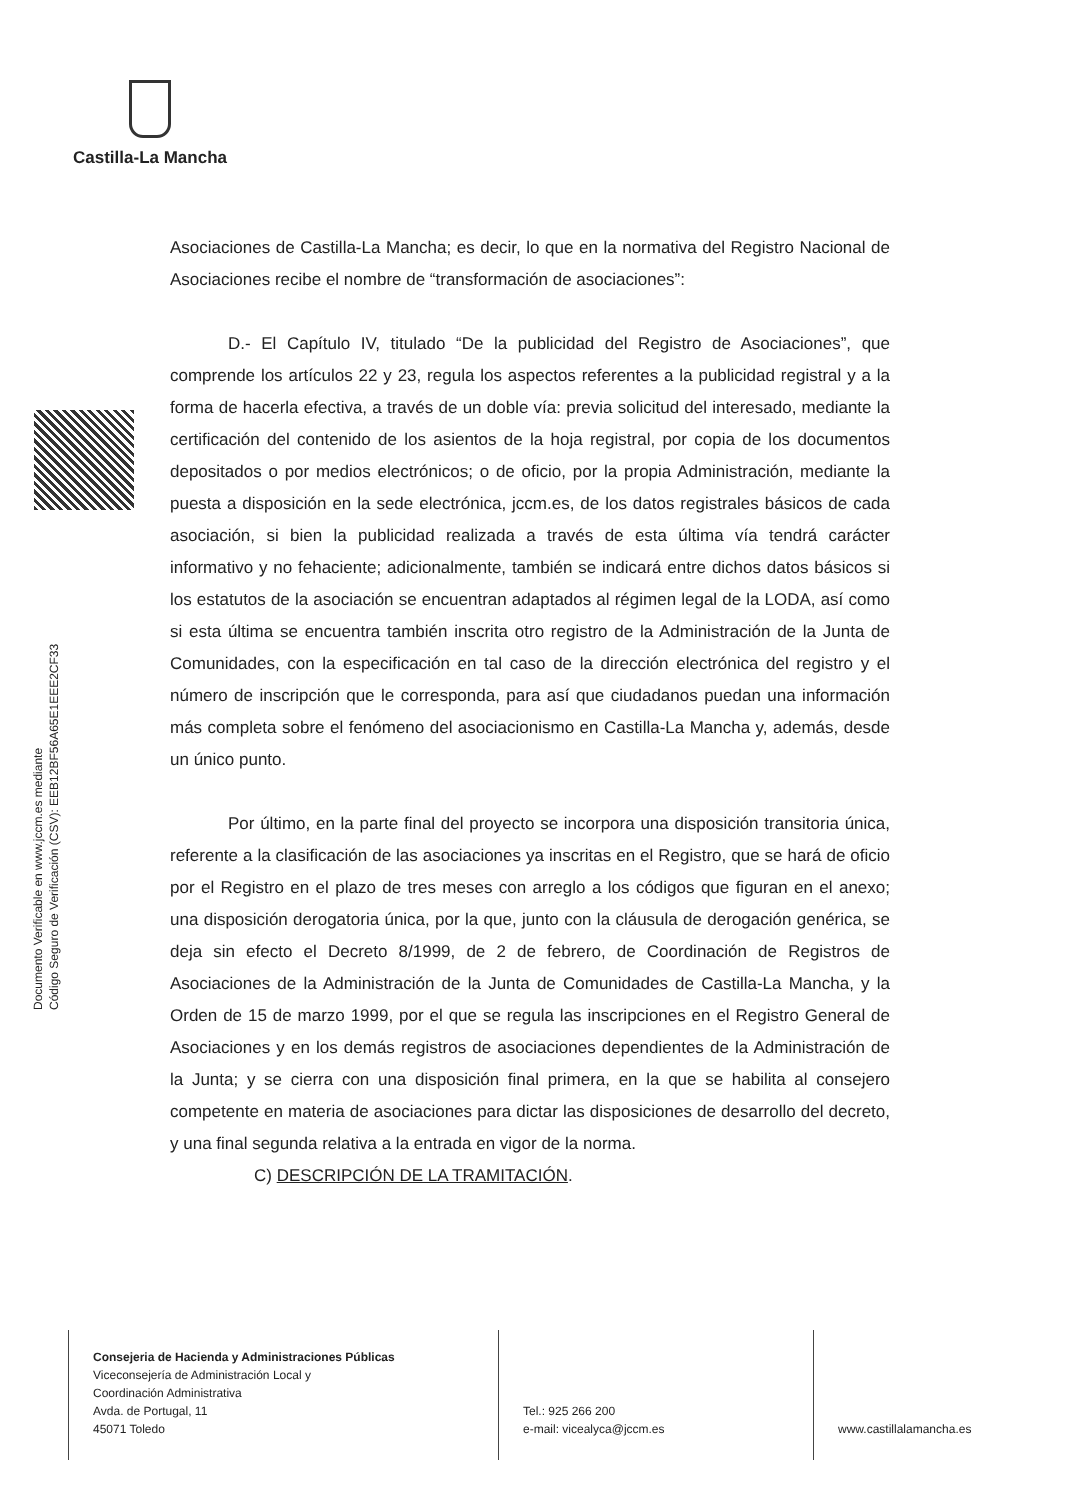Castilla-La Mancha
Documento Verificable en www.jccm.es mediante
Código Seguro de Verificación (CSV): EEB12BF56A65E1EEE2CF33
Asociaciones de Castilla-La Mancha; es decir, lo que en la normativa del Registro Nacional de Asociaciones recibe el nombre de “transformación de asociaciones”:
D.- El Capítulo IV, titulado “De la publicidad del Registro de Asociaciones”, que comprende los artículos 22 y 23, regula los aspectos referentes a la publicidad registral y a la forma de hacerla efectiva, a través de un doble vía: previa solicitud del interesado, mediante la certificación del contenido de los asientos de la hoja registral, por copia de los documentos depositados o por medios electrónicos; o de oficio, por la propia Administración, mediante la puesta a disposición en la sede electrónica, jccm.es, de los datos registrales básicos de cada asociación, si bien la publicidad realizada a través de esta última vía tendrá carácter informativo y no fehaciente; adicionalmente, también se indicará entre dichos datos básicos si los estatutos de la asociación se encuentran adaptados al régimen legal de la LODA, así como si esta última se encuentra también inscrita otro registro de la Administración de la Junta de Comunidades, con la especificación en tal caso de la dirección electrónica del registro y el número de inscripción que le corresponda, para así que ciudadanos puedan una información más completa sobre el fenómeno del asociacionismo en Castilla-La Mancha y, además, desde un único punto.
Por último, en la parte final del proyecto se incorpora una disposición transitoria única, referente a la clasificación de las asociaciones ya inscritas en el Registro, que se hará de oficio por el Registro en el plazo de tres meses con arreglo a los códigos que figuran en el anexo; una disposición derogatoria única, por la que, junto con la cláusula de derogación genérica, se deja sin efecto el Decreto 8/1999, de 2 de febrero, de Coordinación de Registros de Asociaciones de la Administración de la Junta de Comunidades de Castilla-La Mancha, y la Orden de 15 de marzo 1999, por el que se regula las inscripciones en el Registro General de Asociaciones y en los demás registros de asociaciones dependientes de la Administración de la Junta; y se cierra con una disposición final primera, en la que se habilita al consejero competente en materia de asociaciones para dictar las disposiciones de desarrollo del decreto, y una final segunda relativa a la entrada en vigor de la norma.
C) DESCRIPCIÓN DE LA TRAMITACIÓN.
Consejeria de Hacienda y Administraciones Públicas
Viceconsejería de Administración Local y
Coordinación Administrativa
Avda. de Portugal, 11
45071 Toledo
Tel.: 925 266 200
e-mail: vicealyca@jccm.es
www.castillalamancha.es